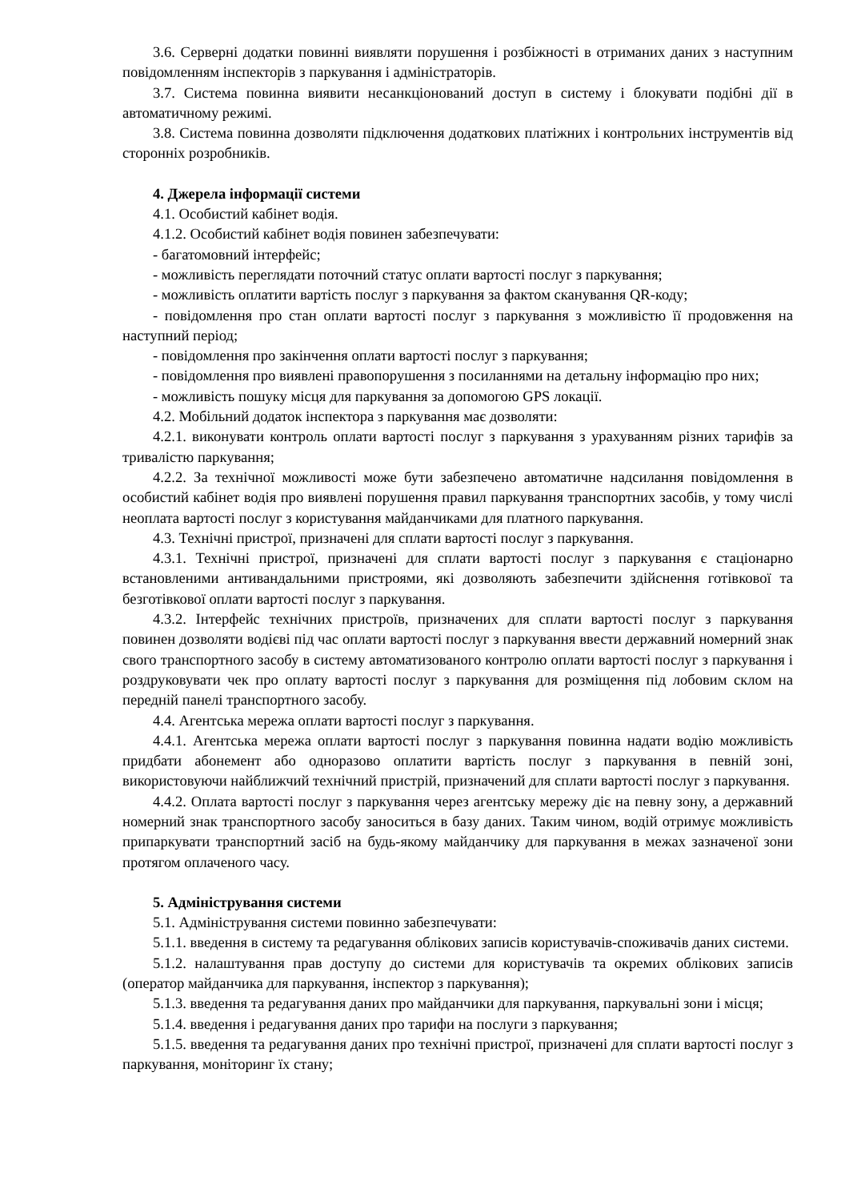3.6. Серверні додатки повинні виявляти порушення і розбіжності в отриманих даних з наступним повідомленням інспекторів з паркування і адміністраторів.
3.7. Система повинна виявити несанкціонований доступ в систему і блокувати подібні дії в автоматичному режимі.
3.8. Система повинна дозволяти підключення додаткових платіжних і контрольних інструментів від сторонніх розробників.
4. Джерела інформації системи
4.1. Особистий кабінет водія.
4.1.2. Особистий кабінет водія повинен забезпечувати:
- багатомовний інтерфейс;
- можливість переглядати поточний статус оплати вартості послуг з паркування;
- можливість оплатити вартість послуг з паркування за фактом сканування QR-коду;
- повідомлення про стан оплати вартості послуг з паркування з можливістю її продовження на наступний період;
- повідомлення про закінчення оплати вартості послуг з паркування;
- повідомлення про виявлені правопорушення з посиланнями на детальну інформацію про них;
- можливість пошуку місця для паркування за допомогою GPS локації.
4.2. Мобільний додаток інспектора з паркування має дозволяти:
4.2.1. виконувати контроль оплати вартості послуг з паркування з урахуванням різних тарифів за тривалістю паркування;
4.2.2. За технічної можливості може бути забезпечено автоматичне надсилання повідомлення в особистий кабінет водія про виявлені порушення правил паркування транспортних засобів, у тому числі неоплата вартості послуг з користування майданчиками для платного паркування.
4.3. Технічні пристрої, призначені для сплати вартості послуг з паркування.
4.3.1. Технічні пристрої, призначені для сплати вартості послуг з паркування є стаціонарно встановленими антивандальними пристроями, які дозволяють забезпечити здійснення готівкової та безготівкової оплати вартості послуг з паркування.
4.3.2. Інтерфейс технічних пристроїв, призначених для сплати вартості послуг з паркування повинен дозволяти водієві під час оплати вартості послуг з паркування ввести державний номерний знак свого транспортного засобу в систему автоматизованого контролю оплати вартості послуг з паркування і роздруковувати чек про оплату вартості послуг з паркування для розміщення під лобовим склом на передній панелі транспортного засобу.
4.4. Агентська мережа оплати вартості послуг з паркування.
4.4.1. Агентська мережа оплати вартості послуг з паркування повинна надати водію можливість придбати абонемент або одноразово оплатити вартість послуг з паркування в певній зоні, використовуючи найближчий технічний пристрій, призначений для сплати вартості послуг з паркування.
4.4.2. Оплата вартості послуг з паркування через агентську мережу діє на певну зону, а державний номерний знак транспортного засобу заноситься в базу даних. Таким чином, водій отримує можливість припаркувати транспортний засіб на будь-якому майданчику для паркування в межах зазначеної зони протягом оплаченого часу.
5. Адміністрування системи
5.1. Адміністрування системи повинно забезпечувати:
5.1.1. введення в систему та редагування облікових записів користувачів-споживачів даних системи.
5.1.2. налаштування прав доступу до системи для користувачів та окремих облікових записів (оператор майданчика для паркування, інспектор з паркування);
5.1.3. введення та редагування даних про майданчики для паркування, паркувальні зони і місця;
5.1.4. введення і редагування даних про тарифи на послуги з паркування;
5.1.5. введення та редагування даних про технічні пристрої, призначені для сплати вартості послуг з паркування, моніторинг їх стану;